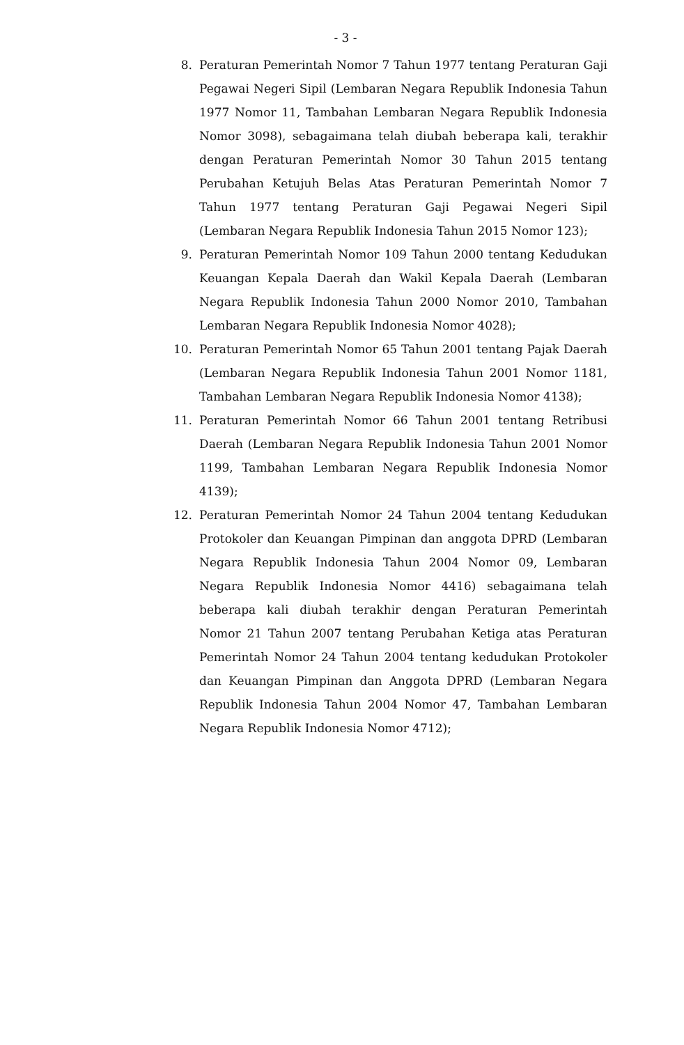- 3 -
8. Peraturan Pemerintah Nomor 7 Tahun 1977 tentang Peraturan Gaji Pegawai Negeri Sipil (Lembaran Negara Republik Indonesia Tahun 1977 Nomor 11, Tambahan Lembaran Negara Republik Indonesia Nomor 3098), sebagaimana telah diubah beberapa kali, terakhir dengan Peraturan Pemerintah Nomor 30 Tahun 2015 tentang Perubahan Ketujuh Belas Atas Peraturan Pemerintah Nomor 7 Tahun 1977 tentang Peraturan Gaji Pegawai Negeri Sipil (Lembaran Negara Republik Indonesia Tahun 2015 Nomor 123);
9. Peraturan Pemerintah Nomor 109 Tahun 2000 tentang Kedudukan Keuangan Kepala Daerah dan Wakil Kepala Daerah (Lembaran Negara Republik Indonesia Tahun 2000 Nomor 2010, Tambahan Lembaran Negara Republik Indonesia Nomor 4028);
10. Peraturan Pemerintah Nomor 65 Tahun 2001 tentang Pajak Daerah (Lembaran Negara Republik Indonesia Tahun 2001 Nomor 1181, Tambahan Lembaran Negara Republik Indonesia Nomor 4138);
11. Peraturan Pemerintah Nomor 66 Tahun 2001 tentang Retribusi Daerah (Lembaran Negara Republik Indonesia Tahun 2001 Nomor 1199, Tambahan Lembaran Negara Republik Indonesia Nomor 4139);
12. Peraturan Pemerintah Nomor 24 Tahun 2004 tentang Kedudukan Protokoler dan Keuangan Pimpinan dan anggota DPRD (Lembaran Negara Republik Indonesia Tahun 2004 Nomor 09, Lembaran Negara Republik Indonesia Nomor 4416) sebagaimana telah beberapa kali diubah terakhir dengan Peraturan Pemerintah Nomor 21 Tahun 2007 tentang Perubahan Ketiga atas Peraturan Pemerintah Nomor 24 Tahun 2004 tentang kedudukan Protokoler dan Keuangan Pimpinan dan Anggota DPRD (Lembaran Negara Republik Indonesia Tahun 2004 Nomor 47, Tambahan Lembaran Negara Republik Indonesia Nomor 4712);